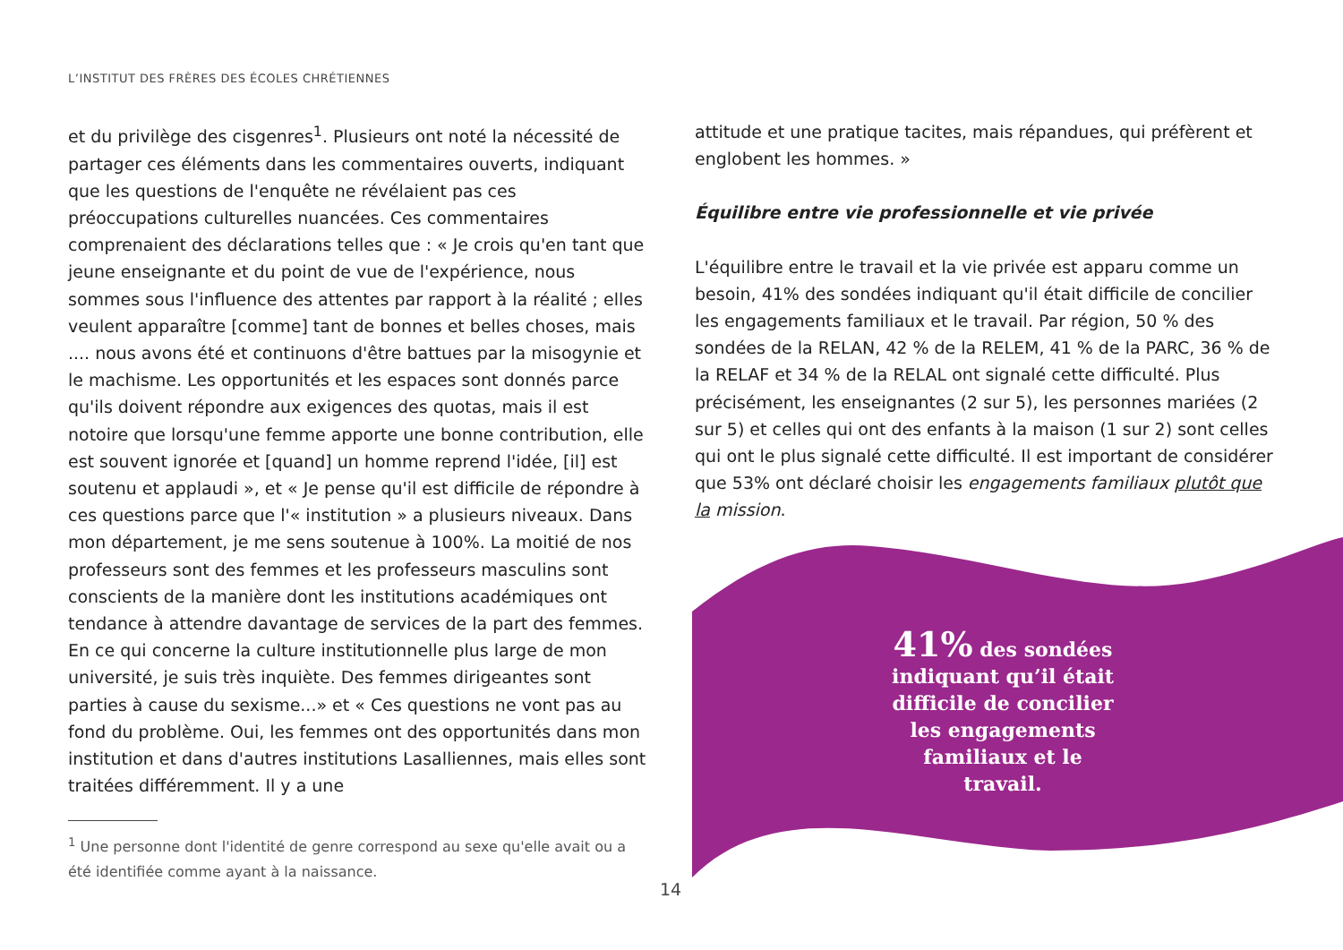L’INSTITUT DES FRÈRES DES ÉCOLES CHRÉTIENNES
et du privilège des cisgenres<sup>1</sup>. Plusieurs ont noté la nécessité de partager ces éléments dans les commentaires ouverts, indiquant que les questions de l'enquête ne révélaient pas ces préoccupations culturelles nuancées. Ces commentaires comprenaient des déclarations telles que : « Je crois qu'en tant que jeune enseignante et du point de vue de l'expérience, nous sommes sous l'influence des attentes par rapport à la réalité ; elles veulent apparaître [comme] tant de bonnes et belles choses, mais .... nous avons été et continuons d'être battues par la misogynie et le machisme. Les opportunités et les espaces sont donnés parce qu'ils doivent répondre aux exigences des quotas, mais il est notoire que lorsqu'une femme apporte une bonne contribution, elle est souvent ignorée et [quand] un homme reprend l'idée, [il] est soutenu et applaudi », et « Je pense qu'il est difficile de répondre à ces questions parce que l'« institution » a plusieurs niveaux. Dans mon département, je me sens soutenue à 100%. La moitié de nos professeurs sont des femmes et les professeurs masculins sont conscients de la manière dont les institutions académiques ont tendance à attendre davantage de services de la part des femmes. En ce qui concerne la culture institutionnelle plus large de mon université, je suis très inquiète. Des femmes dirigeantes sont parties à cause du sexisme...» et « Ces questions ne vont pas au fond du problème. Oui, les femmes ont des opportunités dans mon institution et dans d'autres institutions Lasalliennes, mais elles sont traitées différemment. Il y a une
<sup>1</sup> Une personne dont l'identité de genre correspond au sexe qu'elle avait ou a été identifiée comme ayant à la naissance.
attitude et une pratique tacites, mais répandues, qui préfèrent et englobent les hommes. »
Équilibre entre vie professionnelle et vie privée
L'équilibre entre le travail et la vie privée est apparu comme un besoin, 41% des sondées indiquant qu'il était difficile de concilier les engagements familiaux et le travail. Par région, 50 % des sondées de la RELAN, 42 % de la RELEM, 41 % de la PARC, 36 % de la RELAF et 34 % de la RELAL ont signalé cette difficulté. Plus précisément, les enseignantes (2 sur 5), les personnes mariées (2 sur 5) et celles qui ont des enfants à la maison (1 sur 2) sont celles qui ont le plus signalé cette difficulté. Il est important de considérer que 53% ont déclaré choisir les engagements familiaux plutôt que la mission.
41% des sondées indiquant qu’il était difficile de concilier les engagements familiaux et le travail.
14